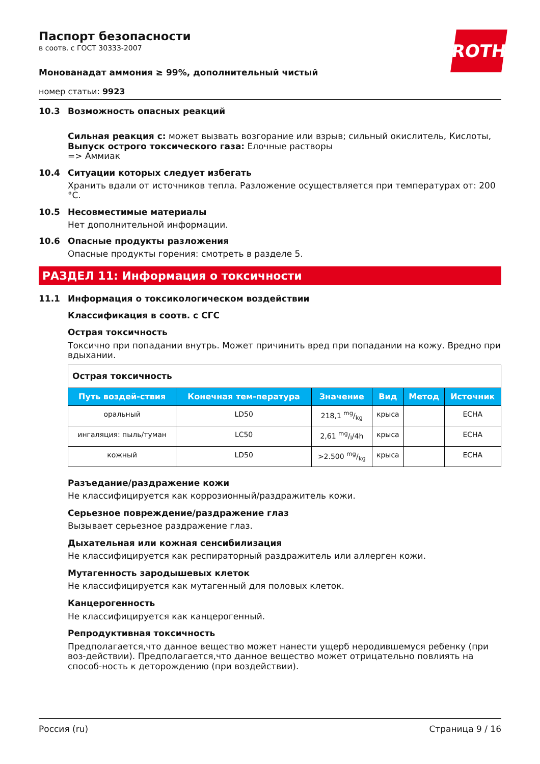Паспорт безопасности
в соотв. с ГОСТ 30333-2007
ROTH
Монованадат аммония ≥ 99%, дополнительный чистый
номер статьи: 9923
10.3 Возможность опасных реакций
Сильная реакция с: может вызвать возгорание или взрыв; сильный окислитель, Кислоты,
Выпуск острого токсического газа: Елочные растворы
=> Аммиак
10.4 Ситуации которых следует избегать
Хранить вдали от источников тепла. Разложение осуществляется при температурах от: 200 °C.
10.5 Несовместимые материалы
Нет дополнительной информации.
10.6 Опасные продукты разложения
Опасные продукты горения: смотреть в разделе 5.
РАЗДЕЛ 11: Информация о токсичности
11.1 Информация о токсикологическом воздействии
Классификация в соотв. с СГС
Острая токсичность
Токсично при попадании внутрь. Может причинить вред при попадании на кожу. Вредно при вдыхании.
| Острая токсичность | | | | | |
| Путь воздей-ствия | Конечная тем-пература | Значение | Вид | Метод | Источник |
| оральный | LD50 | 218,1 mg/kg | крыса | | ECHA |
| ингаляция: пыль/туман | LC50 | 2,61 mg/l/4h | крыса | | ECHA |
| кожный | LD50 | >2.500 mg/kg | крыса | | ECHA |
Разъедание/раздражение кожи
Не классифицируется как коррозионный/раздражитель кожи.
Серьезное повреждение/раздражение глаз
Вызывает серьезное раздражение глаз.
Дыхательная или кожная сенсибилизация
Не классифицируется как респираторный раздражитель или аллерген кожи.
Мутагенность зародышевых клеток
Не классифицируется как мутагенный для половых клеток.
Канцерогенность
Не классифицируется как канцерогенный.
Репродуктивная токсичность
Предполагается,что данное вещество может нанести ущерб неродившемуся ребенку (при воз-действии). Предполагается,что данное вещество может отрицательно повлиять на способ-ность к деторождению (при воздействии).
Россия (ru) Страница 9 / 16